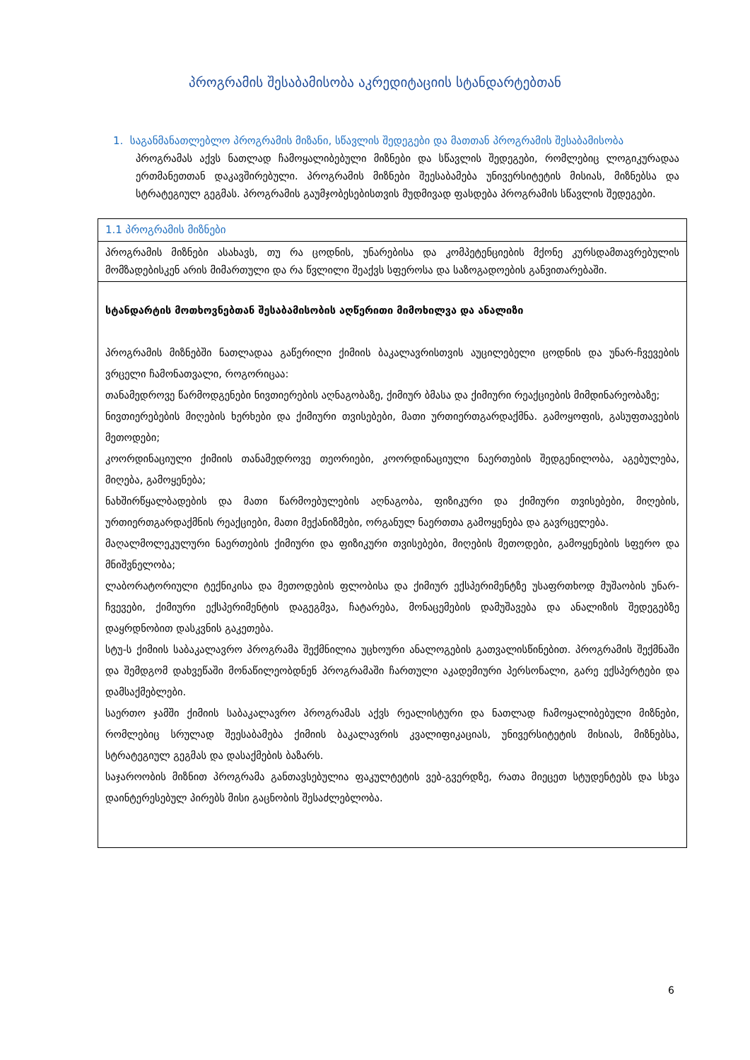პროგრამის შესაბამისობა აკრედიტაციის სტანდარტებთან
1. საგანმანათლებლო პროგრამის მიზანი, სწავლის შედეგები და მათთან პროგრამის შესაბამისობა
პროგრამას აქვს ნათლად ჩამოყალიბებული მიზნები და სწავლის შედეგები, რომლებიც ლოგიკურადაა ერთმანეთთან დაკავშირებული. პროგრამის მიზნები შეესაბამება უნივერსიტეტის მისიას, მიზნებსა და სტრატეგიულ გეგმას. პროგრამის გაუმჯობესებისთვის მუდმივად ფასდება პროგრამის სწავლის შედეგები.
| 1.1 პროგრამის მიზნები |
| პროგრამის მიზნები ასახავს, თუ რა ცოდნის, უნარებისა და კომპეტენციების მქონე კურსდამთავრებულის მომზადებისკენ არის მიმართული და რა წვლილი შეაქვს სფეროსა და საზოგადოების განვითარებაში. |
| სტანდარტის მოთხოვნებთან შესაბამისობის აღწერითი მიმოხილვა და ანალიზი პროგრამის მიზნებში ნათლადაა გაწერილი ქიმიის ბაკალავრისთვის აუცილებელი ცოდნის და უნარ-ჩვევების ვრცელი ჩამონათვალი, როგორიცაა: თანამედროვე წარმოდგენები ნივთიერების აღნაგობაზე, ქიმიურ ბმასა და ქიმიური რეაქციების მიმდინარეობაზე; ნივთიერებების მიღების ხერხები და ქიმიური თვისებები, მათი ურთიერთგარდაქმნა. გამოყოფის, გასუფთავების მეთოდები; კოორდინაციული ქიმიის თანამედროვე თეორიები, კოორდინაციული ნაერთების შედგენილობა, აგებულება, მიღება, გამოყენება; ნახშირწყალბადების და მათი წარმოებულების აღნაგობა, ფიზიკური და ქიმიური თვისებები, მიღების, ურთიერთგარდაქმნის რეაქციები, მათი მექანიზმები, ორგანულ ნაერთთა გამოყენება და გავრცელება. მაღალმოლეკულური ნაერთების ქიმიური და ფიზიკური თვისებები, მიღების მეთოდები, გამოყენების სფერო და მნიშვნელობა; ლაბორატორიული ტექნიკისა და მეთოდების ფლობისა და ქიმიურ ექსპერიმენტზე უსაფრთხოდ მუშაობის უნარ-ჩვევები, ქიმიური ექსპერიმენტის დაგეგმვა, ჩატარება, მონაცემების დამუშავება და ანალიზის შედეგებზე დაყრდნობით დასკვნის გაკეთება. სტუ-ს ქიმიის საბაკალავრო პროგრამა შექმნილია უცხოური ანალოგების გათვალისწინებით. პროგრამის შექმნაში და შემდგომ დახვეწაში მონაწილეობდნენ პროგრამაში ჩართული აკადემიური პერსონალი, გარე ექსპერტები და დამსაქმებლები. საერთო ჯამში ქიმიის საბაკალავრო პროგრამას აქვს რეალისტური და ნათლად ჩამოყალიბებული მიზნები, რომლებიც სრულად შეესაბამება ქიმიის ბაკალავრის კვალიფიკაციას, უნივერსიტეტის მისიას, მიზნებსა, სტრატეგიულ გეგმას და დასაქმების ბაზარს. საჯაროობის მიზნით პროგრამა განთავსებულია ფაკულტეტის ვებ-გვერდზე, რათა მიეცეთ სტუდენტებს და სხვა დაინტერესებულ პირებს მისი გაცნობის შესაძლებლობა. |
6